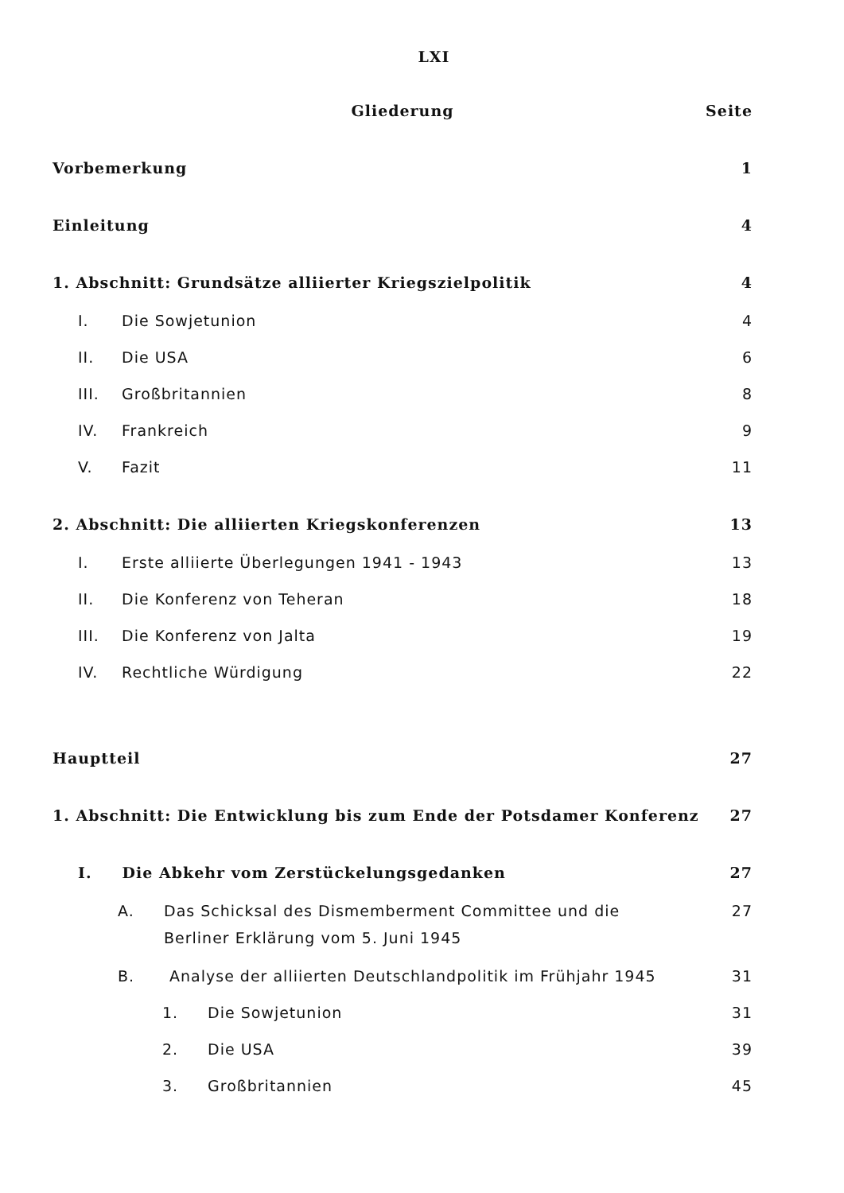LXI
Gliederung Seite
Vorbemerkung 1
Einleitung 4
1. Abschnitt: Grundsätze alliierter Kriegszielpolitik 4
I. Die Sowjetunion 4
II. Die USA 6
III. Großbritannien 8
IV. Frankreich 9
V. Fazit 11
2. Abschnitt: Die alliierten Kriegskonferenzen 13
I. Erste alliierte Überlegungen 1941 - 1943 13
II. Die Konferenz von Teheran 18
III. Die Konferenz von Jalta 19
IV. Rechtliche Würdigung 22
Hauptteil 27
1. Abschnitt: Die Entwicklung bis zum Ende der Potsdamer Konferenz 27
I. Die Abkehr vom Zerstückelungsgedanken 27
A. Das Schicksal des Dismemberment Committee und die
Berliner Erklärung vom 5. Juni 1945 27
B. Analyse der alliierten Deutschlandpolitik im Frühjahr 1945 31
1. Die Sowjetunion 31
2. Die USA 39
3. Großbritannien 45